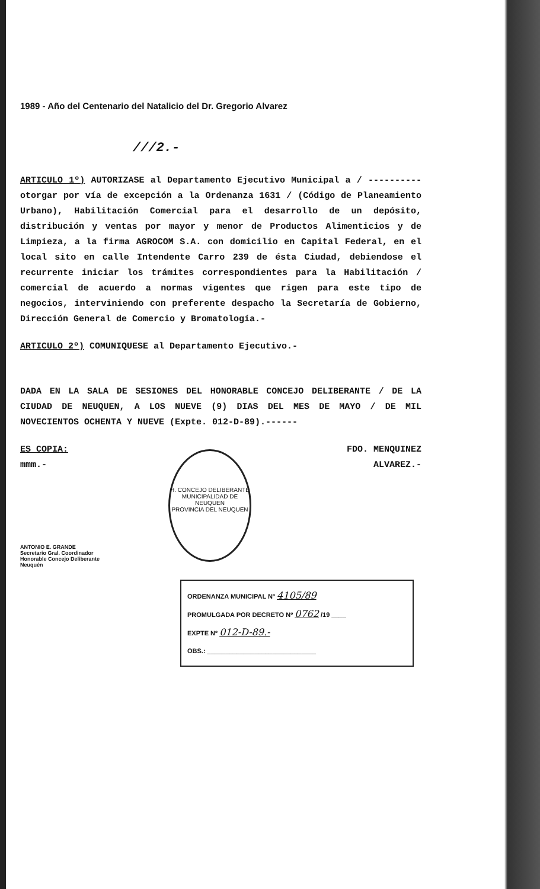1989 - Año del Centenario del Natalicio del Dr. Gregorio Alvarez
///2.-
ARTICULO 1º) AUTORIZASE al Departamento Ejecutivo Municipal a / ----------otorgar por vía de excepción a la Ordenanza 1631 / (Código de Planeamiento Urbano), Habilitación Comercial para el desarrollo de un depósito, distribución y ventas por mayor y menor de Productos Alimenticios y de Limpieza, a la firma AGROCOM S.A. con domicilio en Capital Federal, en el local sito en calle Intendente Carro 239 de ésta Ciudad, debiendose el recurrente iniciar los trámites correspondientes para la Habilitación / comercial de acuerdo a normas vigentes que rigen para este tipo de negocios, interviniendo con preferente despacho la Secretaría de Gobierno, Dirección General de Comercio y Bromatología.-
ARTICULO 2º) COMUNIQUESE al Departamento Ejecutivo.-
DADA EN LA SALA DE SESIONES DEL HONORABLE CONCEJO DELIBERANTE / DE LA CIUDAD DE NEUQUEN, A LOS NUEVE (9) DIAS DEL MES DE MAYO / DE MIL NOVECIENTOS OCHENTA Y NUEVE (Expte. 012-D-89).------
ES COPIA:
mmm.-
ANTONIO E. GRANDE
Secretario Gral. Coordinador
Honorable Concejo Deliberante
Neuquén
FDO. MENQUINEZ
ALVAREZ.-
H. CONCEJO DELIBERANTE
MUNICIPALIDAD DE NEUQUEN
PROVINCIA DEL NEUQUEN
ORDENANZA MUNICIPAL Nº 4105/89
PROMULGADA POR DECRETO Nº 0762 /19 ____
EXPTE Nº 012-D-89.-
OBS.: ______________________________